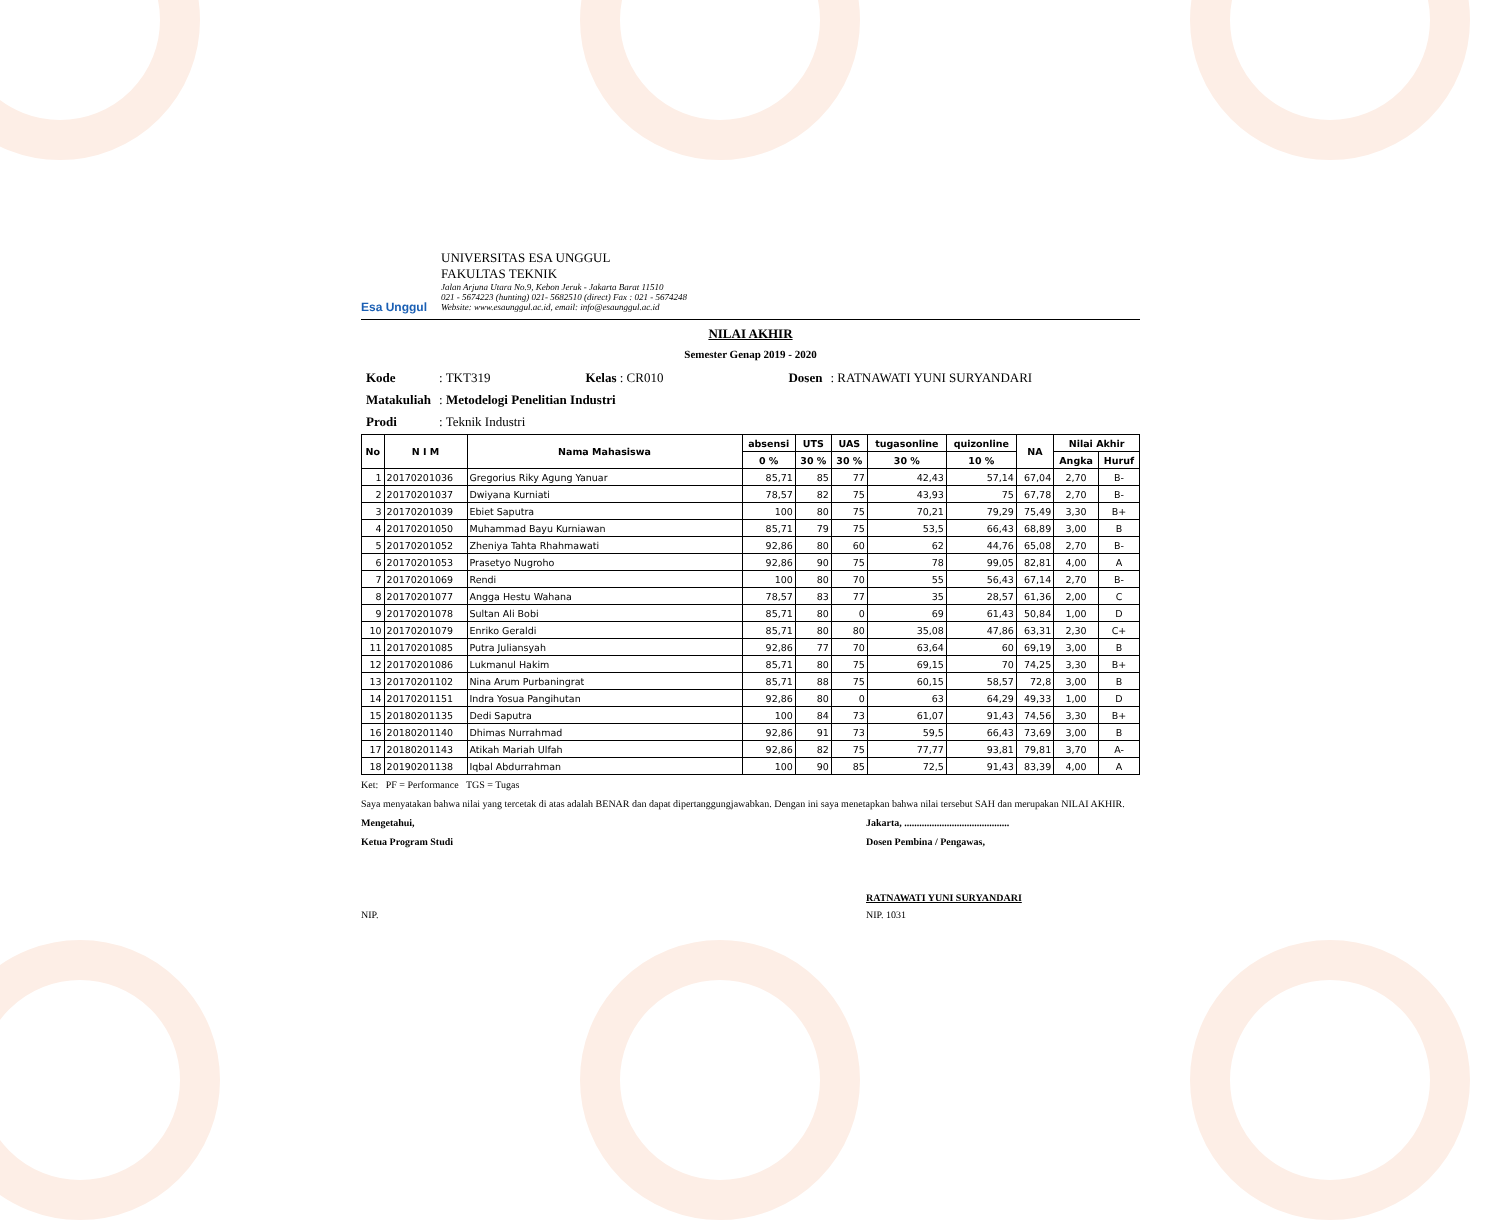Esa Unggul
UNIVERSITAS ESA UNGGUL
FAKULTAS TEKNIK
Jalan Arjuna Utara No.9, Kebon Jeruk - Jakarta Barat 11510
021 - 5674223 (hunting) 021- 5682510 (direct) Fax : 021 - 5674248
Website: www.esaunggul.ac.id, email: info@esaunggul.ac.id
NILAI AKHIR
Semester Genap 2019 - 2020
| Kode | : TKT319 | Kelas : CR010 | Dosen | : RATNAWATI YUNI SURYANDARI |
| Matakuliah | : Metodelogi Penelitian Industri | | | |
| Prodi | : Teknik Industri | | | |
| No | N I M | Nama Mahasiswa | absensi | UTS | UAS | tugasonline | quizonline | NA | Nilai Akhir | |
| --- | --- | --- | --- | --- | --- | --- | --- | --- | --- | --- |
| | | | 0 % | 30 % | 30 % | 30 % | 10 % | | Angka | Huruf |
| 1 | 20170201036 | Gregorius Riky Agung Yanuar | 85,71 | 85 | 77 | 42,43 | 57,14 | 67,04 | 2,70 | B- |
| 2 | 20170201037 | Dwiyana Kurniati | 78,57 | 82 | 75 | 43,93 | 75 | 67,78 | 2,70 | B- |
| 3 | 20170201039 | Ebiet Saputra | 100 | 80 | 75 | 70,21 | 79,29 | 75,49 | 3,30 | B+ |
| 4 | 20170201050 | Muhammad Bayu Kurniawan | 85,71 | 79 | 75 | 53,5 | 66,43 | 68,89 | 3,00 | B |
| 5 | 20170201052 | Zheniya Tahta Rhahmawati | 92,86 | 80 | 60 | 62 | 44,76 | 65,08 | 2,70 | B- |
| 6 | 20170201053 | Prasetyo Nugroho | 92,86 | 90 | 75 | 78 | 99,05 | 82,81 | 4,00 | A |
| 7 | 20170201069 | Rendi | 100 | 80 | 70 | 55 | 56,43 | 67,14 | 2,70 | B- |
| 8 | 20170201077 | Angga Hestu Wahana | 78,57 | 83 | 77 | 35 | 28,57 | 61,36 | 2,00 | C |
| 9 | 20170201078 | Sultan Ali Bobi | 85,71 | 80 | 0 | 69 | 61,43 | 50,84 | 1,00 | D |
| 10 | 20170201079 | Enriko Geraldi | 85,71 | 80 | 80 | 35,08 | 47,86 | 63,31 | 2,30 | C+ |
| 11 | 20170201085 | Putra Juliansyah | 92,86 | 77 | 70 | 63,64 | 60 | 69,19 | 3,00 | B |
| 12 | 20170201086 | Lukmanul Hakim | 85,71 | 80 | 75 | 69,15 | 70 | 74,25 | 3,30 | B+ |
| 13 | 20170201102 | Nina Arum Purbaningrat | 85,71 | 88 | 75 | 60,15 | 58,57 | 72,8 | 3,00 | B |
| 14 | 20170201151 | Indra Yosua Pangihutan | 92,86 | 80 | 0 | 63 | 64,29 | 49,33 | 1,00 | D |
| 15 | 20180201135 | Dedi Saputra | 100 | 84 | 73 | 61,07 | 91,43 | 74,56 | 3,30 | B+ |
| 16 | 20180201140 | Dhimas Nurrahmad | 92,86 | 91 | 73 | 59,5 | 66,43 | 73,69 | 3,00 | B |
| 17 | 20180201143 | Atikah Mariah Ulfah | 92,86 | 82 | 75 | 77,77 | 93,81 | 79,81 | 3,70 | A- |
| 18 | 20190201138 | Iqbal Abdurrahman | 100 | 90 | 85 | 72,5 | 91,43 | 83,39 | 4,00 | A |
Ket: PF = Performance TGS = Tugas
Saya menyatakan bahwa nilai yang tercetak di atas adalah BENAR dan dapat dipertanggungjawabkan. Dengan ini saya menetapkan bahwa nilai tersebut SAH dan merupakan NILAI AKHIR.
Mengetahui, Jakarta, ..........................................
Ketua Program Studi Dosen Pembina / Pengawas,
RATNAWATI YUNI SURYANDARI
NIP. NIP. 1031